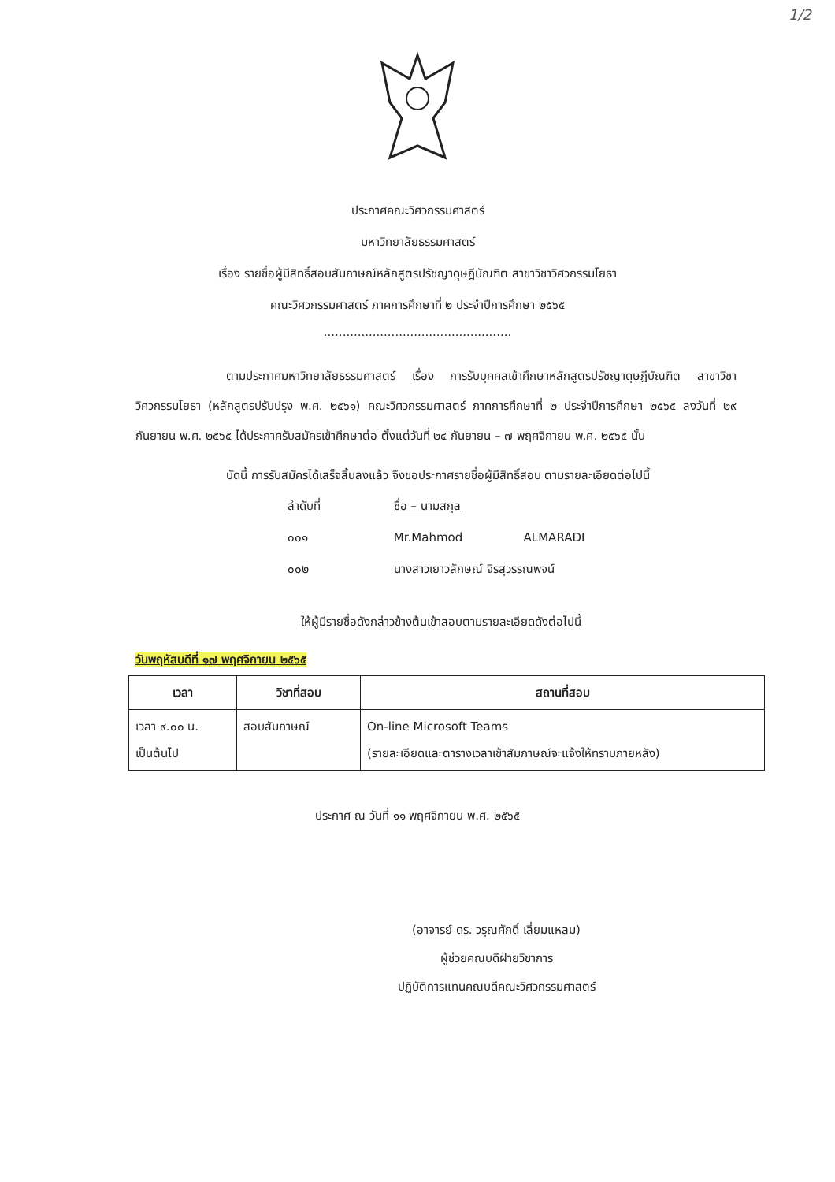1/2
ประกาศคณะวิศวกรรมศาสตร์
มหาวิทยาลัยธรรมศาสตร์
เรื่อง รายชื่อผู้มีสิทธิ์สอบสัมภาษณ์หลักสูตรปรัชญาดุษฎีบัณฑิต สาขาวิชาวิศวกรรมโยธา
คณะวิศวกรรมศาสตร์ ภาคการศึกษาที่ ๒ ประจำปีการศึกษา ๒๕๖๕
..................................................
ตามประกาศมหาวิทยาลัยธรรมศาสตร์ เรื่อง การรับบุคคลเข้าศึกษาหลักสูตรปรัชญาดุษฎีบัณฑิต สาขาวิชาวิศวกรรมโยธา (หลักสูตรปรับปรุง พ.ศ. ๒๕๖๑) คณะวิศวกรรมศาสตร์ ภาคการศึกษาที่ ๒ ประจำปีการศึกษา ๒๕๖๕ ลงวันที่ ๒๙ กันยายน พ.ศ. ๒๕๖๕ ได้ประกาศรับสมัครเข้าศึกษาต่อ ตั้งแต่วันที่ ๒๔ กันยายน – ๗ พฤศจิกายน พ.ศ. ๒๕๖๕ นั้น
บัดนี้ การรับสมัครได้เสร็จสิ้นลงแล้ว จึงขอประกาศรายชื่อผู้มีสิทธิ์สอบ ตามรายละเอียดต่อไปนี้
ลำดับที่ ชื่อ – นามสกุล
๐๐๑ Mr.Mahmod ALMARADI
๐๐๒ นางสาวเยาวลักษณ์ จิรสุวรรณพจน์
ให้ผู้มีรายชื่อดังกล่าวข้างต้นเข้าสอบตามรายละเอียดดังต่อไปนี้
วันพฤหัสบดีที่ ๑๗ พฤศจิกายน ๒๕๖๕
| เวลา | วิชาที่สอบ | สถานที่สอบ |
| --- | --- | --- |
| เวลา ๙.๐๐ น. เป็นต้นไป | สอบสัมภาษณ์ | On-line Microsoft Teams (รายละเอียดและตารางเวลาเข้าสัมภาษณ์จะแจ้งให้ทราบภายหลัง) |
ประกาศ ณ วันที่ ๑๑ พฤศจิกายน พ.ศ. ๒๕๖๕
(อาจารย์ ดร. วรุณศักดิ์ เลี่ยมแหลม)
ผู้ช่วยคณบดีฝ่ายวิชาการ
ปฏิบัติการแทนคณบดีคณะวิศวกรรมศาสตร์